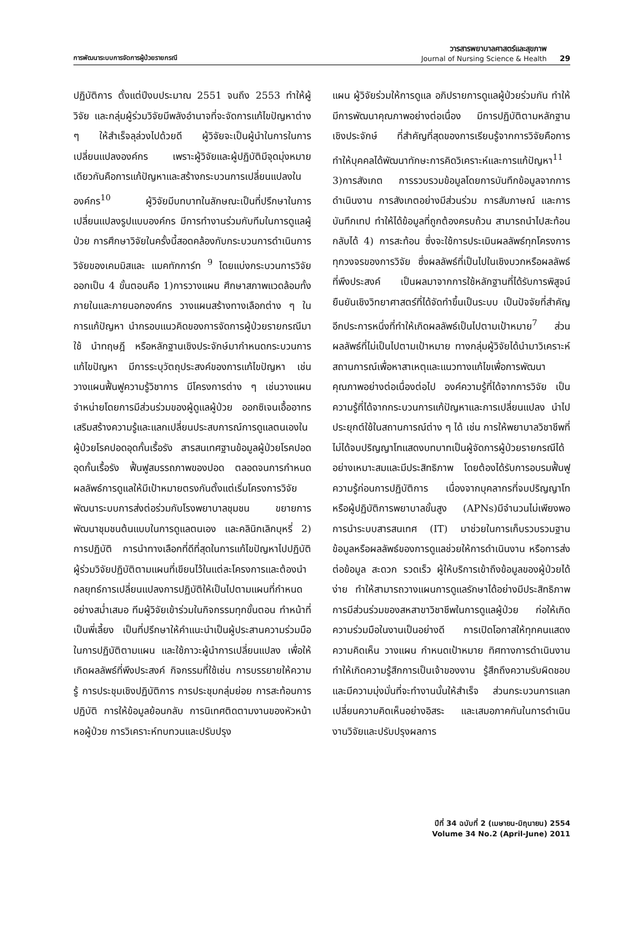การพัฒนาระบบการจัดการผู้ป่วยรายกรณี
วารสารพยาบาลศาสตร์และสุขภาพ
Journal of Nursing Science & Health
29
ปฏิบัติการ ตั้งแต่ปีงบประมาณ 2551 จนถึง 2553 ทำให้ผู้วิจัย และกลุ่มผู้ร่วมวิจัยมีพลังอำนาจที่จะจัดการแก้ไขปัญหาต่าง ๆ ให้สำเร็จลุล่วงไปด้วยดี ผู้วิจัยจะเป็นผู้นำในการในการเปลี่ยนแปลงองค์กร เพราะผู้วิจัยและผู้ปฏิบัติมีจุดมุ่งหมายเดียวกันคือการแก้ปัญหาและสร้างกระบวนการเปลี่ยนแปลงในองค์กร<sup>10</sup> ผู้วิจัยมีบทบาทในลักษณะเป็นที่ปรึกษาในการเปลี่ยนแปลงรูปแบบองค์กร มีการทำงานร่วมกับทีมในการดูแลผู้ป่วย การศึกษาวิจัยในครั้งนี้สอดคล้องกับกระบวนการดำเนินการวิจัยของเคมมิสและ แมคทักการ์ท <sup>9</sup> โดยแบ่งกระบวนการวิจัยออกเป็น 4 ขั้นตอนคือ 1)การวางแผน ศึกษาสภาพแวดล้อมทั้งภายในและภายนอกองค์กร วางแผนสร้างทางเลือกต่าง ๆ ในการแก้ปัญหา นำกรอบแนวคิดของการจัดการผู้ป่วยรายกรณีมาใช้ นำทฤษฎี หรือหลักฐานเชิงประจักษ์มากำหนดกระบวนการแก้ไขปัญหา มีการระบุวัตถุประสงค์ของการแก้ไขปัญหา เช่น วางแผนฟื้นฟูความรู้วิชาการ มีโครงการต่าง ๆ เช่นวางแผนจำหน่ายโดยการมีส่วนร่วมของผู้ดูแลผู้ป่วย ออกซิเจนเอื้ออาทร เสริมสร้างความรู้และแลกเปลี่ยนประสบการณ์การดูแลตนเองในผู้ป่วยโรคปอดอุดกั้นเรื้อรัง สารสนเทศฐานข้อมูลผู้ป่วยโรคปอดอุดกั้นเรื้อรัง ฟื้นฟูสมรรถภาพของปอด ตลอดจนการกำหนดผลลัพธ์การดูแลให้มีเป้าหมายตรงกันตั้งแต่เริ่มโครงการวิจัย พัฒนาระบบการส่งต่อร่วมกับโรงพยาบาลชุมชน ขยายการพัฒนาชุมชนต้นแบบในการดูแลตนเอง และคลินิกเลิกบุหรี่ 2) การปฏิบัติ การนำทางเลือกที่ดีที่สุดในการแก้ไขปัญหาไปปฏิบัติ ผู้ร่วมวิจัยปฏิบัติตามแผนที่เขียนไว้ในแต่ละโครงการและต้องนำกลยุทธ์การเปลี่ยนแปลงการปฏิบัติให้เป็นไปตามแผนที่กำหนดอย่างสม่ำเสมอ ทีมผู้วิจัยเข้าร่วมในกิจกรรมทุกขั้นตอน ทำหน้าที่เป็นพี่เลี้ยง เป็นที่ปรึกษาให้คำแนะนำเป็นผู้ประสานความร่วมมือ ในการปฏิบัติตามแผน และใช้ภาวะผู้นำการเปลี่ยนแปลง เพื่อให้เกิดผลลัพธ์ที่พึงประสงค์ กิจกรรมที่ใช้เช่น การบรรยายให้ความรู้ การประชุมเชิงปฏิบัติการ การประชุมกลุ่มย่อย การสะท้อนการปฏิบัติ การให้ข้อมูลย้อนกลับ การนิเทศติดตามงานของหัวหน้าหอผู้ป่วย การวิเคราะห์ทบทวนและปรับปรุง
แผน ผู้วิจัยร่วมให้การดูแล อภิปรายการดูแลผู้ป่วยร่วมกัน ทำให้มีการพัฒนาคุณภาพอย่างต่อเนื่อง มีการปฏิบัติตามหลักฐานเชิงประจักษ์ ที่สำคัญที่สุดของการเรียนรู้จากการวิจัยคือการทำให้บุคคลได้พัฒนาทักษะการคิดวิเคราะห์และการแก้ปัญหา<sup>11</sup> 3)การสังเกต การรวบรวมข้อมูลโดยการบันทึกข้อมูลจากการดำเนินงาน การสังเกตอย่างมีส่วนร่วม การสัมภาษณ์ และการบันทึกเทป ทำให้ได้ข้อมูลที่ถูกต้องครบถ้วน สามารถนำไปสะท้อนกลับได้ 4) การสะท้อน ซึ่งจะใช้การประเมินผลลัพธ์ทุกโครงการทุกวงจรของการวิจัย ซึ่งผลลัพธ์ที่เป็นไปในเชิงบวกหรือผลลัพธ์ที่พึงประสงค์ เป็นผลมาจากการใช้หลักฐานที่ได้รับการพิสูจน์ยืนยันเชิงวิทยาศาสตร์ที่ได้จัดทำขึ้นเป็นระบบ เป็นปัจจัยที่สำคัญอีกประการหนึ่งที่ทำให้เกิดผลลัพธ์เป็นไปตามเป้าหมาย<sup>7</sup> ส่วนผลลัพธ์ที่ไม่เป็นไปตามเป้าหมาย ทางกลุ่มผู้วิจัยได้นำมาวิเคราะห์สถานการณ์เพื่อหาสาเหตุและแนวทางแก้ไขเพื่อการพัฒนาคุณภาพอย่างต่อเนื่องต่อไป องค์ความรู้ที่ได้จากการวิจัย เป็นความรู้ที่ได้จากกระบวนการแก้ปัญหาและการเปลี่ยนแปลง นำไปประยุกต์ใช้ในสถานการณ์ต่าง ๆ ได้ เช่น การให้พยาบาลวิชาชีพที่ไม่ได้จบปริญญาโทแสดงบทบาทเป็นผู้จัดการผู้ป่วยรายกรณีได้อย่างเหมาะสมและมีประสิทธิภาพ โดยต้องได้รับการอบรมฟื้นฟูความรู้ก่อนการปฏิบัติการ เนื่องจากบุคลากรที่จบปริญญาโทหรือผู้ปฏิบัติการพยาบาลขั้นสูง (APNs)มีจำนวนไม่เพียงพอ การนำระบบสารสนเทศ (IT) มาช่วยในการเก็บรวบรวมฐานข้อมูลหรือผลลัพธ์ของการดูแลช่วยให้การดำเนินงาน หรือการส่งต่อข้อมูล สะดวก รวดเร็ว ผู้ให้บริการเข้าถึงข้อมูลของผู้ป่วยได้ง่าย ทำให้สามารถวางแผนการดูแลรักษาได้อย่างมีประสิทธิภาพ การมีส่วนร่วมของสหสาขาวิชาชีพในการดูแลผู้ป่วย ก่อให้เกิดความร่วมมือในงานเป็นอย่างดี การเปิดโอกาสให้ทุกคนแสดงความคิดเห็น วางแผน กำหนดเป้าหมาย ทิศทางการดำเนินงาน ทำให้เกิดความรู้สึกการเป็นเจ้าของงาน รู้สึกถึงความรับผิดชอบ และมีความมุ่งมั่นที่จะทำงานนั้นให้สำเร็จ ส่วนกระบวนการแลกเปลี่ยนความคิดเห็นอย่างอิสระ และเสมอภาคกันในการดำเนินงานวิจัยและปรับปรุงผลการ
ปีที่ 34 ฉบับที่ 2 (เมษายน-มิถุนายน) 2554
Volume 34 No.2 (April-June) 2011